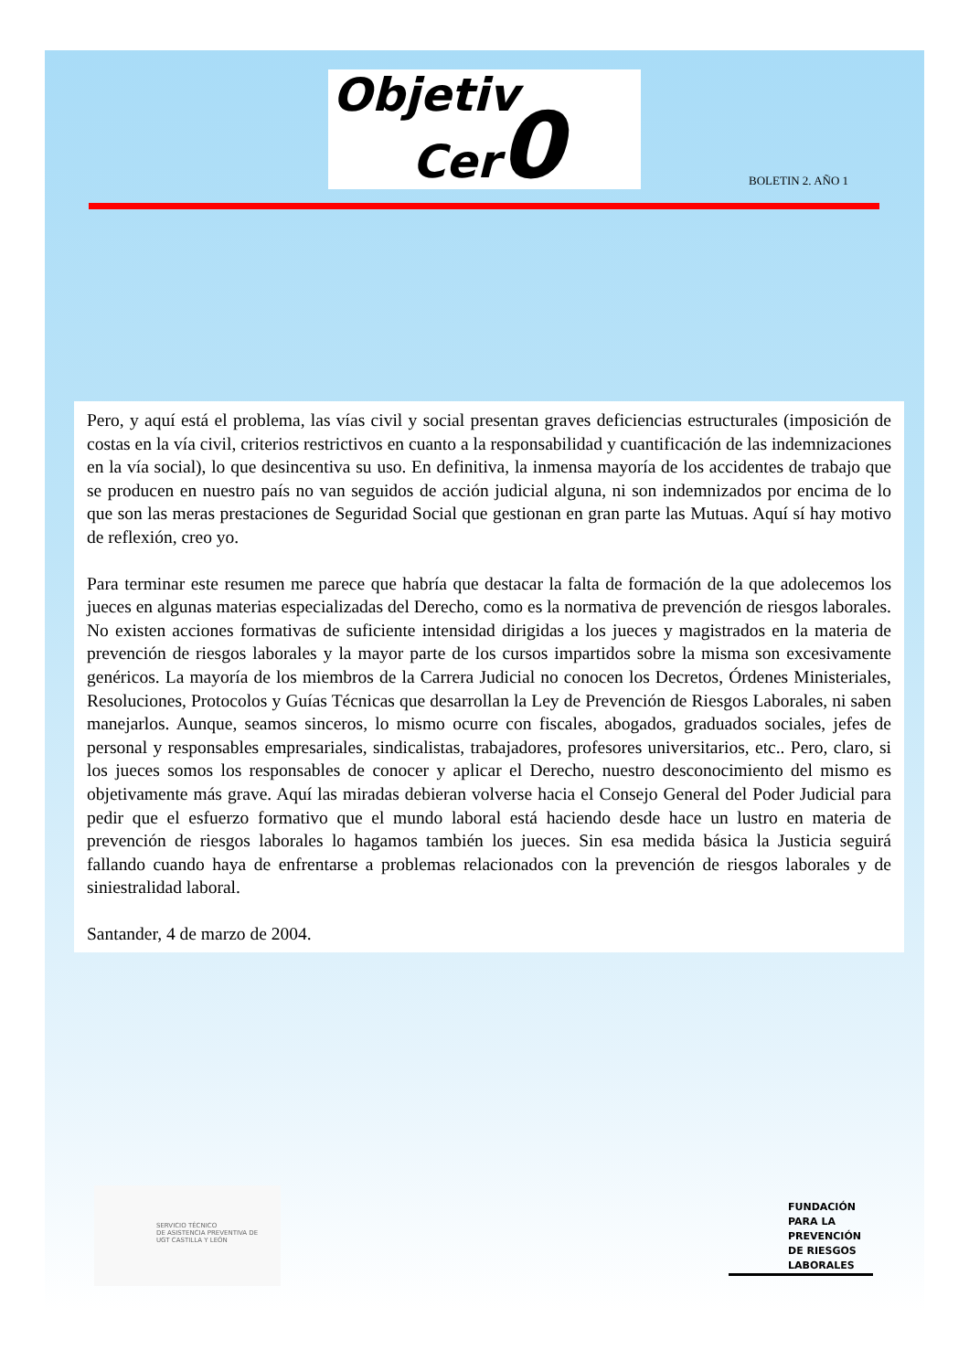Objetiv
Cer0
BOLETIN 2. AÑO 1
Pero, y aquí está el problema, las vías civil y social presentan graves deficiencias estructurales (imposición de costas en la vía civil, criterios restrictivos en cuanto a la responsabilidad y cuantificación de las indemnizaciones en la vía social), lo que desincentiva su uso. En definitiva, la inmensa mayoría de los accidentes de trabajo que se producen en nuestro país no van seguidos de acción judicial alguna, ni son indemnizados por encima de lo que son las meras prestaciones de Seguridad Social que gestionan en gran parte las Mutuas. Aquí sí hay motivo de reflexión, creo yo.
Para terminar este resumen me parece que habría que destacar la falta de formación de la que adolecemos los jueces en algunas materias especializadas del Derecho, como es la normativa de prevención de riesgos laborales. No existen acciones formativas de suficiente intensidad dirigidas a los jueces y magistrados en la materia de prevención de riesgos laborales y la mayor parte de los cursos impartidos sobre la misma son excesivamente genéricos. La mayoría de los miembros de la Carrera Judicial no conocen los Decretos, Órdenes Ministeriales, Resoluciones, Protocolos y Guías Técnicas que desarrollan la Ley de Prevención de Riesgos Laborales, ni saben manejarlos. Aunque, seamos sinceros, lo mismo ocurre con fiscales, abogados, graduados sociales, jefes de personal y responsables empresariales, sindicalistas, trabajadores, profesores universitarios, etc.. Pero, claro, si los jueces somos los responsables de conocer y aplicar el Derecho, nuestro desconocimiento del mismo es objetivamente más grave. Aquí las miradas debieran volverse hacia el Consejo General del Poder Judicial para pedir que el esfuerzo formativo que el mundo laboral está haciendo desde hace un lustro en materia de prevención de riesgos laborales lo hagamos también los jueces. Sin esa medida básica la Justicia seguirá fallando cuando haya de enfrentarse a problemas relacionados con la prevención de riesgos laborales y de siniestralidad laboral.
Santander, 4 de marzo de 2004.
SERVICIO TÉCNICO
DE ASISTENCIA PREVENTIVA DE
UGT CASTILLA Y LEÓN
FUNDACIÓN
PARA LA
PREVENCIÓN
DE RIESGOS
LABORALES